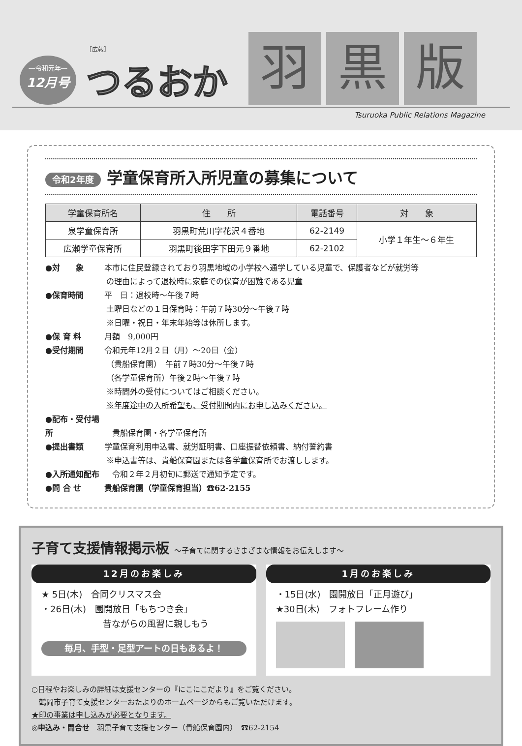―令和元年―
12月号
［広報］
つるおか
羽 黒 版
Tsuruoka Public Relations Magazine
令和2年度 学童保育所入所児童の募集について
| 学童保育所名 | 住 所 | 電話番号 | 対 象 |
| --- | --- | --- | --- |
| 泉学童保育所 | 羽黒町荒川字花沢４番地 | 62-2149 | 小学１年生～６年生 |
| 広瀬学童保育所 | 羽黒町後田字下田元９番地 | 62-2102 | |
●対　　象 本市に住民登録されており羽黒地域の小学校へ通学している児童で、保護者などが就労等
の理由によって退校時に家庭での保育が困難である児童
●保育時間 平　日：退校時～午後７時
土曜日などの１日保育時：午前７時30分～午後７時
※日曜・祝日・年末年始等は休所します。
●保 育 料 月額　9,000円
●受付期間 令和元年12月２日（月）～20日（金）
（貴船保育園）　午前７時30分～午後７時
（各学童保育所）午後２時～午後７時
※時間外の受付についてはご相談ください。
※年度途中の入所希望も、受付期間内にお申し込みください。
●配布・受付場所　貴船保育園・各学童保育所
●提出書類 学童保育利用申込書、就労証明書、口座振替依頼書、納付誓約書
※申込書等は、貴船保育園または各学童保育所でお渡しします。
●入所通知配布　令和２年２月初旬に郵送で通知予定です。
●問 合 せ 貴船保育園（学童保育担当）☎62-2155
子育て支援情報掲示板 ～子育てに関するさまざまな情報をお伝えします～
12月のお楽しみ
★ 5日(木)　合同クリスマス会
・26日(木)　園開放日「もちつき会」
昔ながらの風習に親しもう
毎月、手型・足型アートの日もあるよ！
1月のお楽しみ
・15日(水)　園開放日「正月遊び」
★30日(木)　フォトフレーム作り
○日程やお楽しみの詳細は支援センターの『にこにこだより』をご覧ください。
　鶴岡市子育て支援センターおたよりのホームページからもご覧いただけます。
★印の事業は申し込みが必要となります。
◎申込み・問合せ　羽黒子育て支援センター（貴船保育園内）　☎62-2154